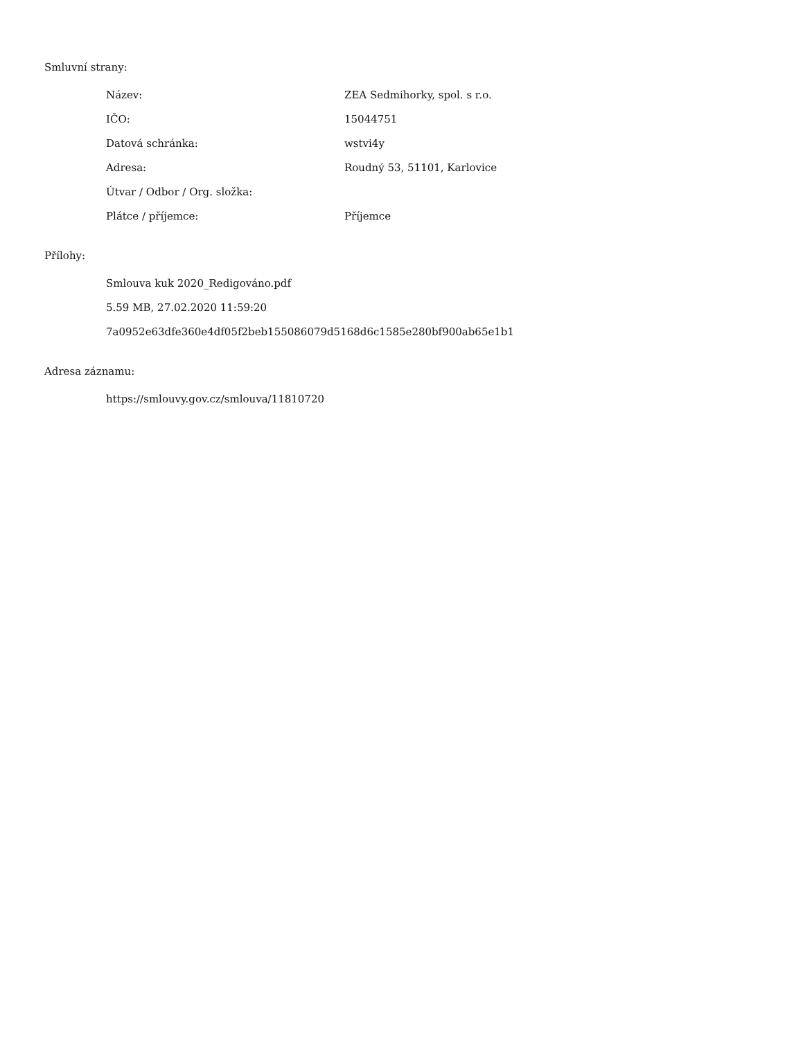Smluvní strany:
| Název: | ZEA Sedmihorky, spol. s r.o. |
| IČO: | 15044751 |
| Datová schránka: | wstvi4y |
| Adresa: | Roudný 53, 51101, Karlovice |
| Útvar / Odbor / Org. složka: | |
| Plátce / příjemce: | Příjemce |
Přílohy:
Smlouva kuk 2020_Redigováno.pdf
5.59 MB, 27.02.2020 11:59:20
7a0952e63dfe360e4df05f2beb155086079d5168d6c1585e280bf900ab65e1b1
Adresa záznamu:
https://smlouvy.gov.cz/smlouva/11810720